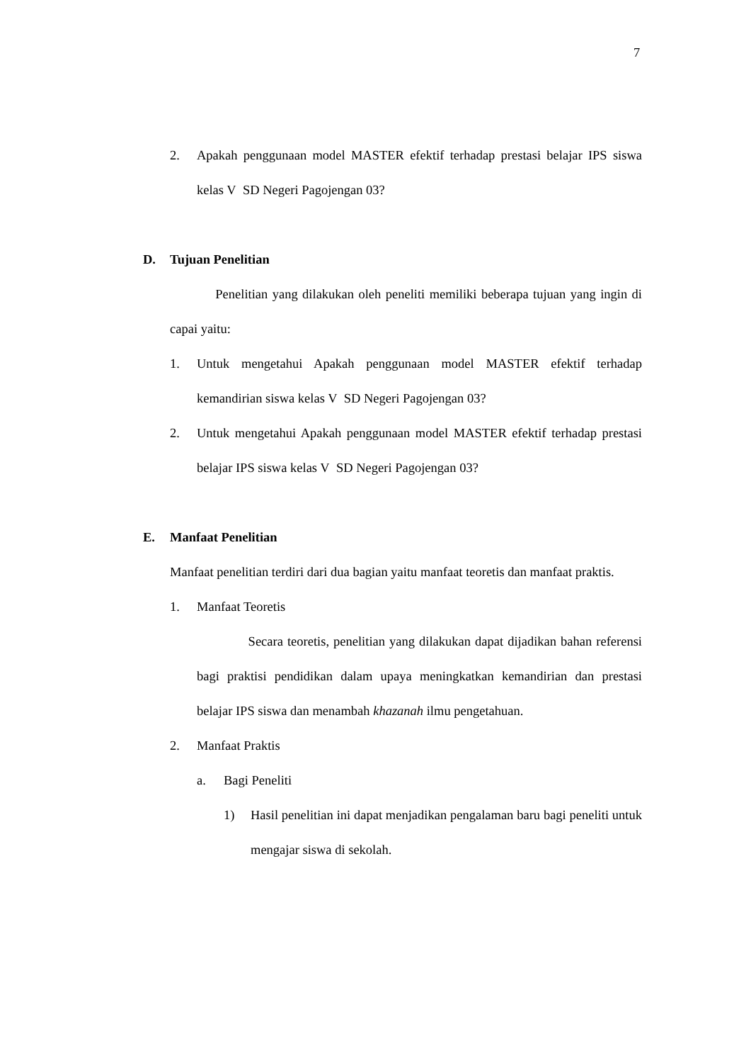7
2. Apakah penggunaan model MASTER efektif terhadap prestasi belajar IPS siswa kelas V SD Negeri Pagojengan 03?
D. Tujuan Penelitian
Penelitian yang dilakukan oleh peneliti memiliki beberapa tujuan yang ingin di capai yaitu:
1. Untuk mengetahui Apakah penggunaan model MASTER efektif terhadap kemandirian siswa kelas V SD Negeri Pagojengan 03?
2. Untuk mengetahui Apakah penggunaan model MASTER efektif terhadap prestasi belajar IPS siswa kelas V SD Negeri Pagojengan 03?
E. Manfaat Penelitian
Manfaat penelitian terdiri dari dua bagian yaitu manfaat teoretis dan manfaat praktis.
1. Manfaat Teoretis
Secara teoretis, penelitian yang dilakukan dapat dijadikan bahan referensi bagi praktisi pendidikan dalam upaya meningkatkan kemandirian dan prestasi belajar IPS siswa dan menambah khazanah ilmu pengetahuan.
2. Manfaat Praktis
a. Bagi Peneliti
1) Hasil penelitian ini dapat menjadikan pengalaman baru bagi peneliti untuk mengajar siswa di sekolah.